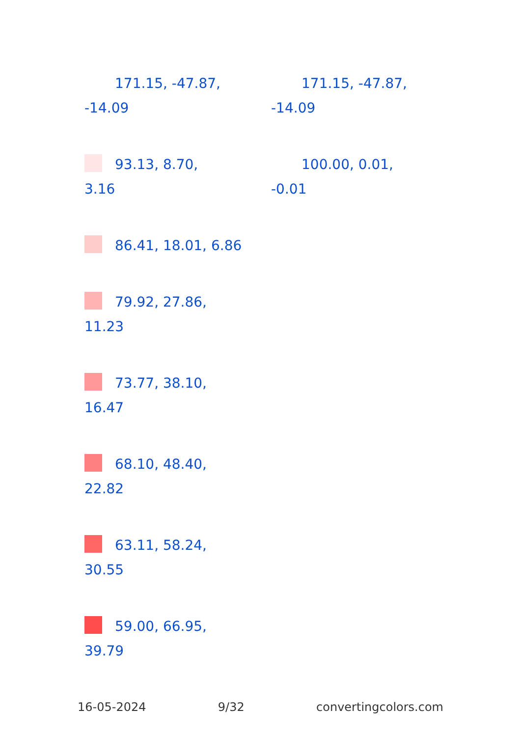171.15, -47.87, -14.09
93.13, 8.70, 3.16
86.41, 18.01, 6.86
79.92, 27.86, 11.23
73.77, 38.10, 16.47
68.10, 48.40, 22.82
63.11, 58.24, 30.55
59.00, 66.95, 39.79
171.15, -47.87, -14.09
100.00, 0.01, -0.01
16-05-2024 9/32 convertingcolors.com